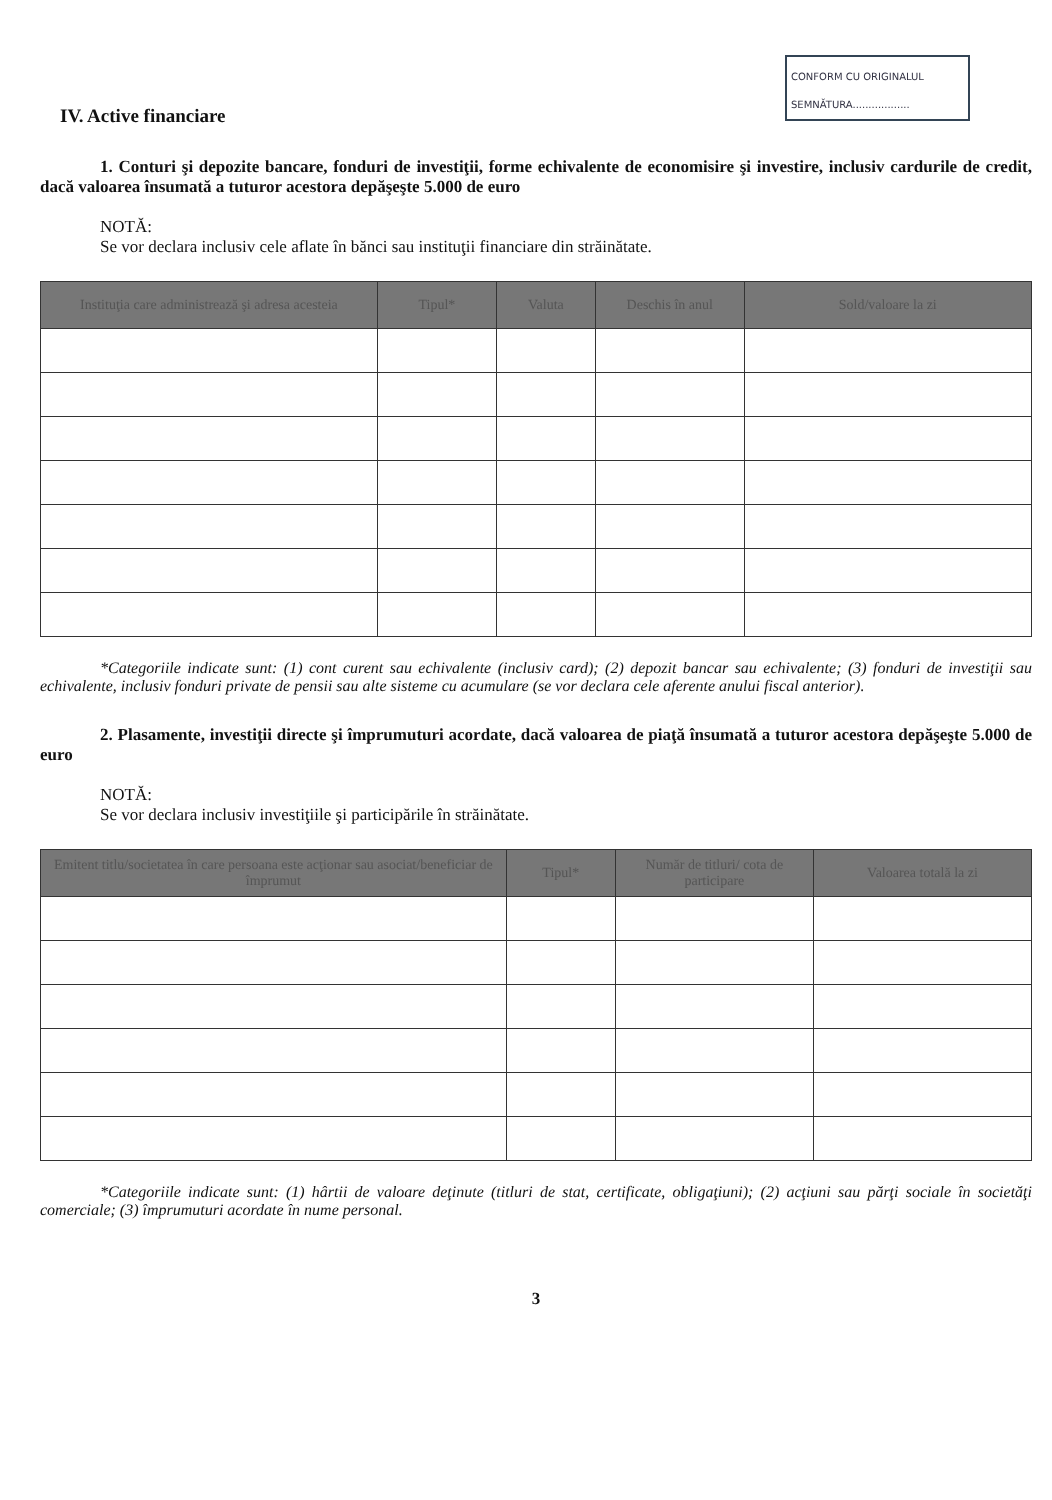CONFORM CU ORIGINALUL
SEMNĂTURA..................
IV. Active financiare
1. Conturi şi depozite bancare, fonduri de investiţii, forme echivalente de economisire şi investire, inclusiv cardurile de credit, dacă valoarea însumată a tuturor acestora depăşeşte 5.000 de euro
NOTĂ:
Se vor declara inclusiv cele aflate în bănci sau instituţii financiare din străinătate.
| Instituţia care administrează şi adresa acesteia | Tipul* | Valuta | Deschis în anul | Sold/valoare la zi |
| --- | --- | --- | --- | --- |
*Categoriile indicate sunt: (1) cont curent sau echivalente (inclusiv card); (2) depozit bancar sau echivalente; (3) fonduri de investiţii sau echivalente, inclusiv fonduri private de pensii sau alte sisteme cu acumulare (se vor declara cele aferente anului fiscal anterior).
2. Plasamente, investiţii directe şi împrumuturi acordate, dacă valoarea de piaţă însumată a tuturor acestora depăşeşte 5.000 de euro
NOTĂ:
Se vor declara inclusiv investiţiile şi participările în străinătate.
| Emitent titlu/societatea în care persoana este acţionar sau asociat/beneficiar de împrumut | Tipul* | Număr de titluri/ cota de participare | Valoarea totală la zi |
| --- | --- | --- | --- |
*Categoriile indicate sunt: (1) hârtii de valoare deţinute (titluri de stat, certificate, obligaţiuni); (2) acţiuni sau părţi sociale în societăţi comerciale; (3) împrumuturi acordate în nume personal.
3